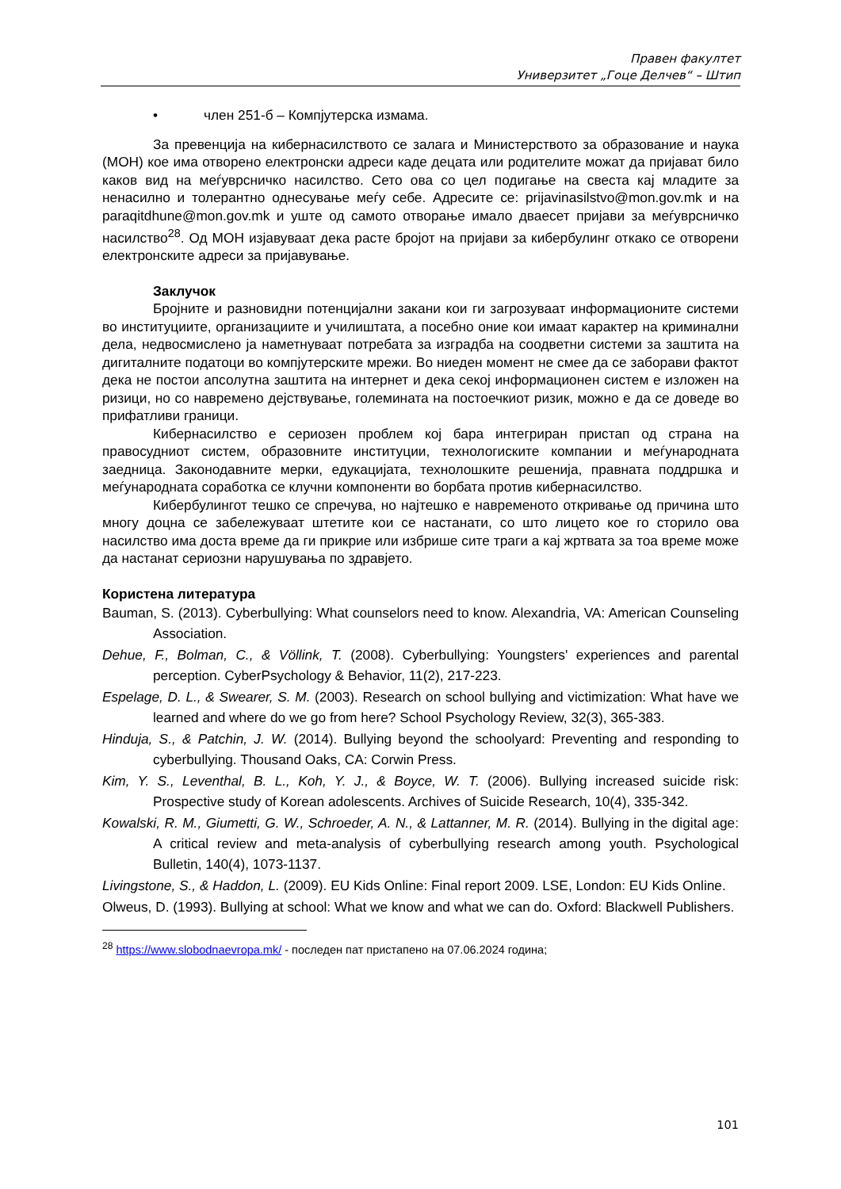Правен факултет
Универзитет „Гоце Делчев“ – Штип
• член 251-б – Компјутерска измама.
За превенција на кибернасилството се залага и Министерството за образование и наука (МОН) кое има отворено електронски адреси каде децата или родителите можат да пријават било каков вид на меѓуврсничко насилство. Сето ова со цел подигање на свеста кај младите за ненасилно и толерантно однесување меѓу себе. Адресите се: prijavinasilstvo@mon.gov.mk и на paraqitdhune@mon.gov.mk и уште од самото отворање имало дваесет пријави за меѓуврсничко насилство<sup>28</sup>. Од МОН изјавуваат дека расте бројот на пријави за кибербулинг откако се отворени електронските адреси за пријавување.
Заклучок
Бројните и разновидни потенцијални закани кои ги загрозуваат информационите системи во институциите, организациите и училиштата, а посебно оние кои имаат карактер на криминални дела, недвосмислено ја наметнуваат потребата за изградба на соодветни системи за заштита на дигиталните податоци во компјутерските мрежи. Во ниеден момент не смее да се заборави фактот дека не постои апсолутна заштита на интернет и дека секој информационен систем е изложен на ризици, но со навремено дејствување, големината на постоечкиот ризик, можно е да се доведе во прифатливи граници.
Кибернасилство е сериозен проблем кој бара интегриран пристап од страна на правосудниот систем, образовните институции, технологиските компании и меѓународната заедница. Законодавните мерки, едукацијата, технолошките решенија, правната поддршка и меѓународната соработка се клучни компоненти во борбата против кибернасилство.
Кибербулингот тешко се спречува, но најтешко е навременото откривање од причина што многу доцна се забележуваат штетите кои се настанати, со што лицето кое го сторило ова насилство има доста време да ги прикрие или избрише сите траги а кај жртвата за тоа време може да настанат сериозни нарушувања по здравјето.
Користена литература
Bauman, S. (2013). Cyberbullying: What counselors need to know. Alexandria, VA: American Counseling Association.
Dehue, F., Bolman, C., & Völlink, T. (2008). Cyberbullying: Youngsters' experiences and parental perception. CyberPsychology & Behavior, 11(2), 217-223.
Espelage, D. L., & Swearer, S. M. (2003). Research on school bullying and victimization: What have we learned and where do we go from here? School Psychology Review, 32(3), 365-383.
Hinduja, S., & Patchin, J. W. (2014). Bullying beyond the schoolyard: Preventing and responding to cyberbullying. Thousand Oaks, CA: Corwin Press.
Kim, Y. S., Leventhal, B. L., Koh, Y. J., & Boyce, W. T. (2006). Bullying increased suicide risk: Prospective study of Korean adolescents. Archives of Suicide Research, 10(4), 335-342.
Kowalski, R. M., Giumetti, G. W., Schroeder, A. N., & Lattanner, M. R. (2014). Bullying in the digital age: A critical review and meta-analysis of cyberbullying research among youth. Psychological Bulletin, 140(4), 1073-1137.
Livingstone, S., & Haddon, L. (2009). EU Kids Online: Final report 2009. LSE, London: EU Kids Online.
Olweus, D. (1993). Bullying at school: What we know and what we can do. Oxford: Blackwell Publishers.
<sup>28</sup> https://www.slobodnaevropa.mk/ - последен пат пристапено на 07.06.2024 година;
101